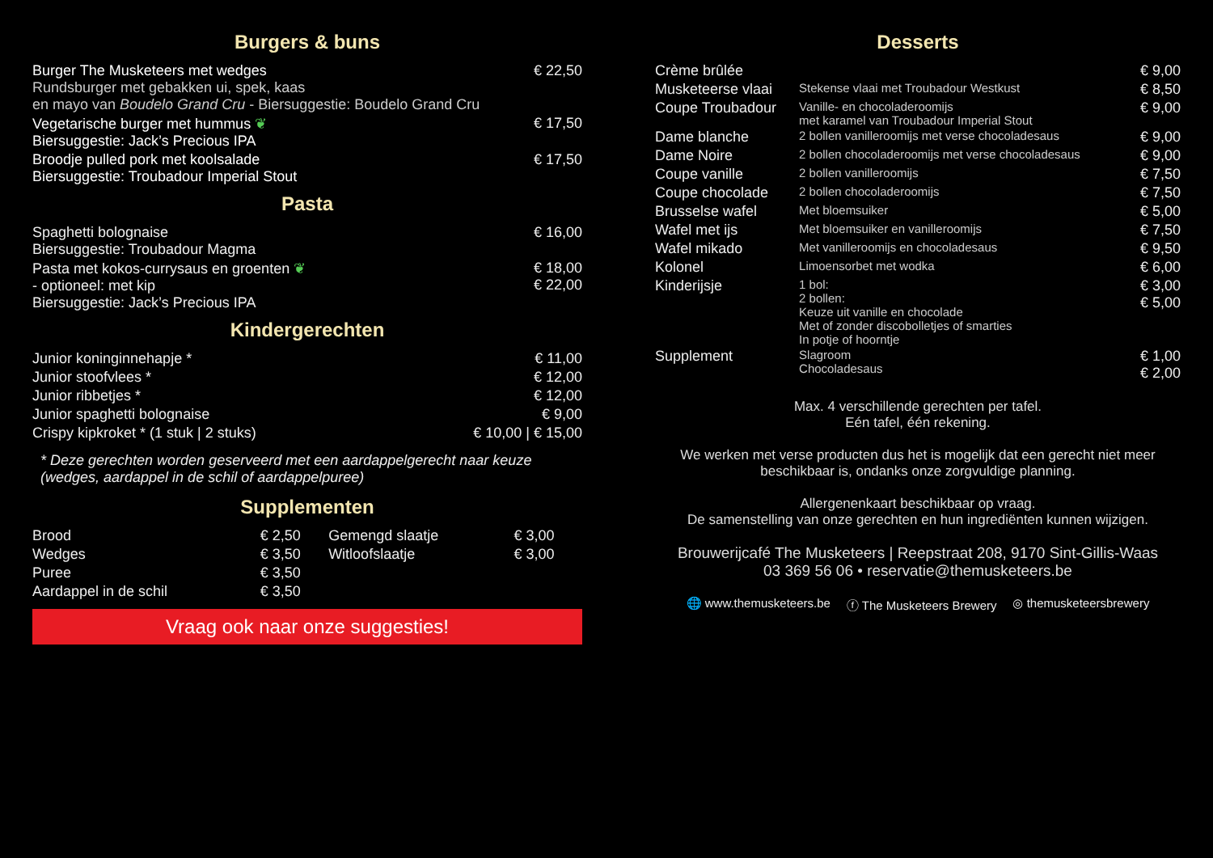Burgers & buns
| Burger The Musketeers met wedges Rundsburger met gebakken ui, spek, kaas en mayo van Boudelo Grand Cru - Biersuggestie: Boudelo Grand Cru | € 22,50 |
| Vegetarische burger met hummus ❦ Biersuggestie: Jack’s Precious IPA | € 17,50 |
| Broodje pulled pork met koolsalade Biersuggestie: Troubadour Imperial Stout | € 17,50 |
Pasta
| Spaghetti bolognaise Biersuggestie: Troubadour Magma | € 16,00 |
| Pasta met kokos-currysaus en groenten ❦ - optioneel: met kip Biersuggestie: Jack’s Precious IPA | € 18,00 € 22,00 |
Kindergerechten
| Junior koninginnehapje * | € 11,00 |
| Junior stoofvlees * | € 12,00 |
| Junior ribbetjes * | € 12,00 |
| Junior spaghetti bolognaise | € 9,00 |
| Crispy kipkroket * (1 stuk / 2 stuks) | € 10,00 / € 15,00 |
* Deze gerechten worden geserveerd met een aardappelgerecht naar keuze (wedges, aardappel in de schil of aardappelpuree)
Supplementen
| Brood | € 2,50 | Gemengd slaatje | € 3,00 |
| Wedges | € 3,50 | Witloofslaatje | € 3,00 |
| Puree | € 3,50 | | |
| Aardappel in de schil | € 3,50 | | |
Vraag ook naar onze suggesties!
Desserts
| Crème brûlée | | € 9,00 |
| Musketeerse vlaai | Stekense vlaai met Troubadour Westkust | € 8,50 |
| Coupe Troubadour | Vanille- en chocoladeroomijs met karamel van Troubadour Imperial Stout | € 9,00 |
| Dame blanche | 2 bollen vanilleroomijs met verse chocoladesaus | € 9,00 |
| Dame Noire | 2 bollen chocoladeroomijs met verse chocoladesaus | € 9,00 |
| Coupe vanille | 2 bollen vanilleroomijs | € 7,50 |
| Coupe chocolade | 2 bollen chocoladeroomijs | € 7,50 |
| Brusselse wafel | Met bloemsuiker | € 5,00 |
| Wafel met ijs | Met bloemsuiker en vanilleroomijs | € 7,50 |
| Wafel mikado | Met vanilleroomijs en chocoladesaus | € 9,50 |
| Kolonel | Limoensorbet met wodka | € 6,00 |
| Kinderijsje | 1 bol: 2 bollen: Keuze uit vanille en chocolade Met of zonder discobolletjes of smarties In potje of hoorntje | € 3,00 € 5,00 |
| Supplement | Slagroom Chocoladesaus | € 1,00 € 2,00 |
Max. 4 verschillende gerechten per tafel.
Eén tafel, één rekening.
We werken met verse producten dus het is mogelijk dat een gerecht niet meer beschikbaar is, ondanks onze zorgvuldige planning.
Allergenenkaart beschikbaar op vraag.
De samenstelling van onze gerechten en hun ingrediënten kunnen wijzigen.
Brouwerijcafé The Musketeers | Reepstraat 208, 9170 Sint-Gillis-Waas
03 369 56 06 • reservatie@themusketeers.be
🌐 www.themusketeers.be ⓕ The Musketeers Brewery ◎ themusketeersbrewery